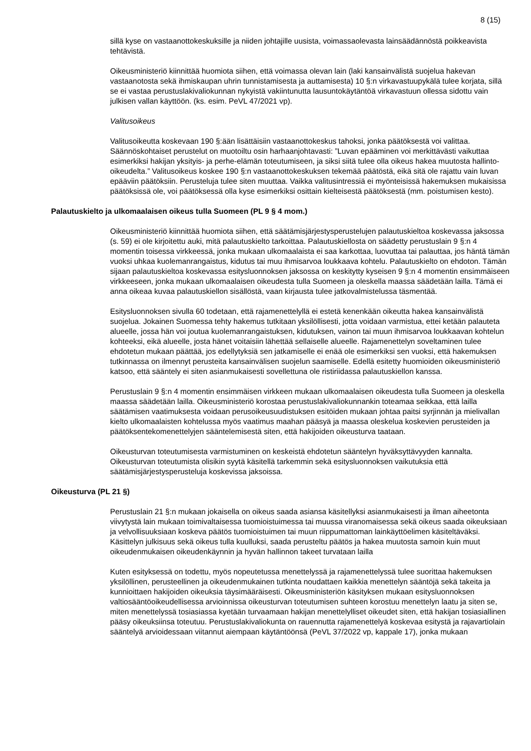8 (15)
sillä kyse on vastaanottokeskuksille ja niiden johtajille uusista, voimassaolevasta lainsäädännöstä poikkeavista tehtävistä.
Oikeusministeriö kiinnittää huomiota siihen, että voimassa olevan lain (laki kansainvälistä suojelua hakevan vastaanotosta sekä ihmiskaupan uhrin tunnistamisesta ja auttamisesta) 10 §:n virkavastuupykälä tulee korjata, sillä se ei vastaa perustuslakivaliokunnan nykyistä vakiintunutta lausuntokäytäntöä virkavastuun ollessa sidottu vain julkisen vallan käyttöön. (ks. esim. PeVL 47/2021 vp).
Valitusoikeus
Valitusoikeutta koskevaan 190 §:ään lisättäisiin vastaanottokeskus tahoksi, jonka päätöksestä voi valittaa. Säännöskohtaiset perustelut on muotoiltu osin harhaanjohtavasti: ”Luvan epääminen voi merkittävästi vaikuttaa esimerkiksi hakijan yksityis- ja perhe-elämän toteutumiseen, ja siksi siitä tulee olla oikeus hakea muutosta hallinto-oikeudelta.” Valitusoikeus koskee 190 §:n vastaanottokeskuksen tekemää päätöstä, eikä sitä ole rajattu vain luvan epääviin päätöksiin. Perusteluja tulee siten muuttaa. Vaikka valitusintressiä ei myönteisissä hakemuksen mukaisissa päätöksissä ole, voi päätöksessä olla kyse esimerkiksi osittain kielteisestä päätöksestä (mm. poistumisen kesto).
Palautuskielto ja ulkomaalaisen oikeus tulla Suomeen (PL 9 § 4 mom.)
Oikeusministeriö kiinnittää huomiota siihen, että säätämisjärjestysperustelujen palautuskieltoa koskevassa jaksossa (s. 59) ei ole kirjoitettu auki, mitä palautuskielto tarkoittaa. Palautuskiellosta on säädetty perustuslain 9 §:n 4 momentin toisessa virkkeessä, jonka mukaan ulkomaalaista ei saa karkottaa, luovuttaa tai palauttaa, jos häntä tämän vuoksi uhkaa kuolemanrangaistus, kidutus tai muu ihmisarvoa loukkaava kohtelu. Palautuskielto on ehdoton. Tämän sijaan palautuskieltoa koskevassa esitysluonnoksen jaksossa on keskitytty kyseisen 9 §:n 4 momentin ensimmäiseen virkkeeseen, jonka mukaan ulkomaalaisen oikeudesta tulla Suomeen ja oleskella maassa säädetään lailla. Tämä ei anna oikeaa kuvaa palautuskiellon sisällöstä, vaan kirjausta tulee jatkovalmistelussa täsmentää.
Esitysluonnoksen sivulla 60 todetaan, että rajamenettelyllä ei estetä kenenkään oikeutta hakea kansainvälistä suojelua. Jokainen Suomessa tehty hakemus tutkitaan yksilöllisesti, jotta voidaan varmistua, ettei ketään palauteta alueelle, jossa hän voi joutua kuolemanrangaistuksen, kidutuksen, vainon tai muun ihmisarvoa loukkaavan kohtelun kohteeksi, eikä alueelle, josta hänet voitaisiin lähettää sellaiselle alueelle. Rajamenettelyn soveltaminen tulee ehdotetun mukaan päättää, jos edellytyksiä sen jatkamiselle ei enää ole esimerkiksi sen vuoksi, että hakemuksen tutkinnassa on ilmennyt perusteita kansainvälisen suojelun saamiselle. Edellä esitetty huomioiden oikeusministeriö katsoo, että sääntely ei siten asianmukaisesti sovellettuna ole ristiriidassa palautuskiellon kanssa.
Perustuslain 9 §:n 4 momentin ensimmäisen virkkeen mukaan ulkomaalaisen oikeudesta tulla Suomeen ja oleskella maassa säädetään lailla. Oikeusministeriö korostaa perustuslakivaliokunnankin toteamaa seikkaa, että lailla säätämisen vaatimuksesta voidaan perusoikeusuudistuksen esitöiden mukaan johtaa paitsi syrjinnän ja mielivallan kielto ulkomaalaisten kohtelussa myös vaatimus maahan pääsyä ja maassa oleskelua koskevien perusteiden ja päätöksentekomenettelyjen sääntelemisestä siten, että hakijoiden oikeusturva taataan.
Oikeusturvan toteutumisesta varmistuminen on keskeistä ehdotetun sääntelyn hyväksyttävyyden kannalta. Oikeusturvan toteutumista olisikin syytä käsitellä tarkemmin sekä esitysluonnoksen vaikutuksia että säätämisjärjestysperusteluja koskevissa jaksoissa.
Oikeusturva (PL 21 §)
Perustuslain 21 §:n mukaan jokaisella on oikeus saada asiansa käsitellyksi asianmukaisesti ja ilman aiheetonta viivytystä lain mukaan toimivaltaisessa tuomioistuimessa tai muussa viranomaisessa sekä oikeus saada oikeuksiaan ja velvollisuuksiaan koskeva päätös tuomioistuimen tai muun riippumattoman lainkäyttöelimen käsiteltäväksi. Käsittelyn julkisuus sekä oikeus tulla kuulluksi, saada perusteltu päätös ja hakea muutosta samoin kuin muut oikeudenmukaisen oikeudenkäynnin ja hyvän hallinnon takeet turvataan lailla
Kuten esityksessä on todettu, myös nopeutetussa menettelyssä ja rajamenettelyssä tulee suorittaa hakemuksen yksilöllinen, perusteellinen ja oikeudenmukainen tutkinta noudattaen kaikkia menettelyn sääntöjä sekä takeita ja kunnioittaen hakijoiden oikeuksia täysimääräisesti. Oikeusministeriön käsityksen mukaan esitysluonnoksen valtiosääntöoikeudellisessa arvioinnissa oikeusturvan toteutumisen suhteen korostuu menettelyn laatu ja siten se, miten menettelyssä tosiasiassa kyetään turvaamaan hakijan menettelylliset oikeudet siten, että hakijan tosiasiallinen pääsy oikeuksiinsa toteutuu. Perustuslakivaliokunta on rauennutta rajamenettelyä koskevaa esitystä ja rajavartiolain sääntelyä arvioidessaan viitannut aiempaan käytäntöönsä (PeVL 37/2022 vp, kappale 17), jonka mukaan